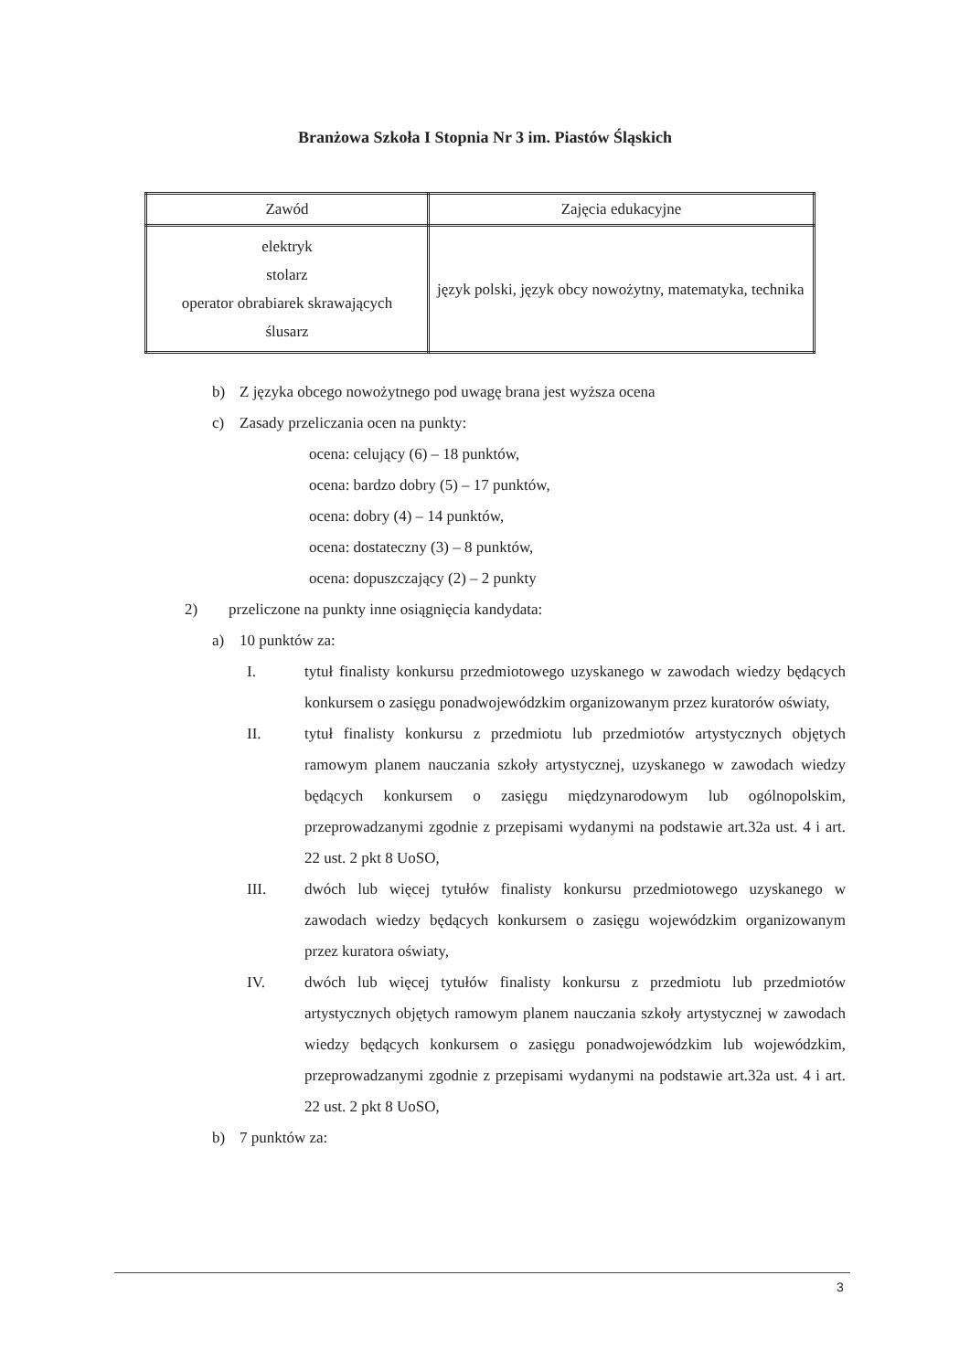Branżowa Szkoła I Stopnia Nr 3 im. Piastów Śląskich
| Zawód | Zajęcia edukacyjne |
| --- | --- |
| elektryk stolarz operator obrabiarek skrawających ślusarz | język polski, język obcy nowożytny, matematyka, technika |
b) Z języka obcego nowożytnego pod uwagę brana jest wyższa ocena
c) Zasady przeliczania ocen na punkty:
ocena: celujący (6) – 18 punktów,
ocena: bardzo dobry (5) – 17 punktów,
ocena: dobry (4) – 14 punktów,
ocena: dostateczny (3) – 8 punktów,
ocena: dopuszczający (2) – 2 punkty
2) przeliczone na punkty inne osiągnięcia kandydata:
a) 10 punktów za:
I. tytuł finalisty konkursu przedmiotowego uzyskanego w zawodach wiedzy będących konkursem o zasięgu ponadwojewódzkim organizowanym przez kuratorów oświaty,
II. tytuł finalisty konkursu z przedmiotu lub przedmiotów artystycznych objętych ramowym planem nauczania szkoły artystycznej, uzyskanego w zawodach wiedzy będących konkursem o zasięgu międzynarodowym lub ogólnopolskim, przeprowadzanymi zgodnie z przepisami wydanymi na podstawie art.32a ust. 4 i art. 22 ust. 2 pkt 8 UoSO,
III. dwóch lub więcej tytułów finalisty konkursu przedmiotowego uzyskanego w zawodach wiedzy będących konkursem o zasięgu wojewódzkim organizowanym przez kuratora oświaty,
IV. dwóch lub więcej tytułów finalisty konkursu z przedmiotu lub przedmiotów artystycznych objętych ramowym planem nauczania szkoły artystycznej w zawodach wiedzy będących konkursem o zasięgu ponadwojewódzkim lub wojewódzkim, przeprowadzanymi zgodnie z przepisami wydanymi na podstawie art.32a ust. 4 i art. 22 ust. 2 pkt 8 UoSO,
b) 7 punktów za:
3